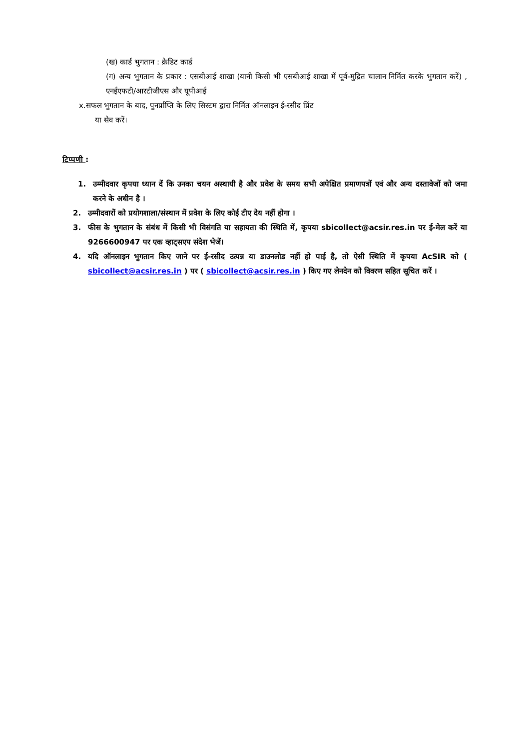(ख) कार्ड भुगतान : क्रेडिट कार्ड
(ग) अन्य भुगतान के प्रकार : एसबीआई शाखा (यानी किसी भी एसबीआई शाखा में पूर्व-मुद्रित चालान निर्मित करके भुगतान करें) , एनईएफटी/आरटीजीएस और यूपीआई
x.सफल भुगतान के बाद, पुनर्प्राप्ति के लिए सिस्टम द्वारा निर्मित ऑनलाइन ई-रसीद प्रिंट
या सेव करें।
टिप्पणी :
1. उम्मीदवार कृपया ध्यान दें कि उनका चयन अस्थायी है और प्रवेश के समय सभी अपेक्षित प्रमाणपत्रों एवं और अन्य दस्तावेजों को जमा करने के अधीन है ।
2. उम्मीदवारों को प्रयोगशाला/संस्थान में प्रवेश के लिए कोई टीए देय नहीं होगा ।
3. फीस के भुगतान के संबंध में किसी भी विसंगति या सहायता की स्थिति में, कृपया sbicollect@acsir.res.in पर ई-मेल करें या 9266600947 पर एक व्हाट्सएप संदेश भेजें।
4. यदि ऑनलाइन भुगतान किए जाने पर ई-रसीद उत्पन्न या डाउनलोड नहीं हो पाई है, तो ऐसी स्थिति में कृपया AcSIR को ( sbicollect@acsir.res.in ) पर ( sbicollect@acsir.res.in ) किए गए लेनदेन को विवरण सहित सूचित करें ।